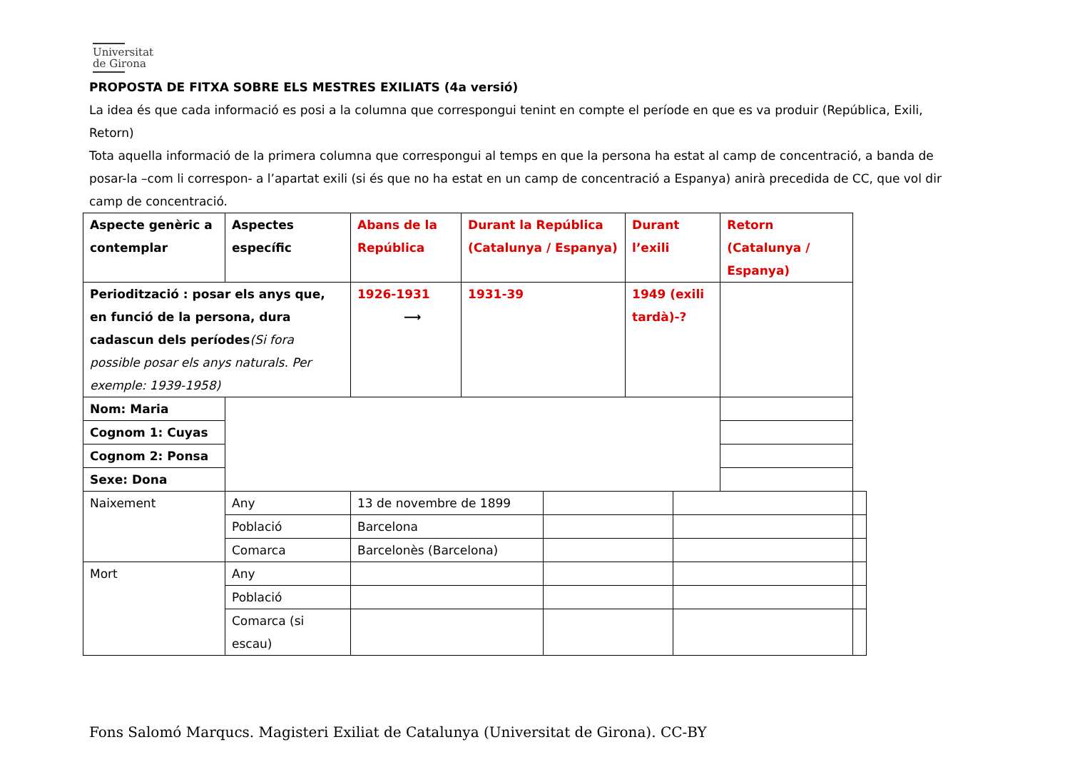Universitat
de Girona
PROPOSTA DE FITXA SOBRE ELS MESTRES EXILIATS (4a versió)
La idea és que cada informació es posi a la columna que correspongui tenint en compte el període en que es va produir (República, Exili, Retorn)
Tota aquella informació de la primera columna que correspongui al temps en que la persona ha estat al camp de concentració, a banda de posar-la –com li correspon- a l’apartat exili (si és que no ha estat en un camp de concentració a Espanya) anirà precedida de CC, que vol dir camp de concentració.
| Aspecte genèric a contemplar | Aspectes específic | Abans de la República | Durant la República (Catalunya / Espanya) | | Durant l’exili | | Retorn (Catalunya / Espanya) | |
| Periodització : posar els anys que, en funció de la persona, dura cadascun dels períodes (Si fora possible posar els anys naturals. Per exemple: 1939-1958) | | 1926-1931 ⟶ | 1931-39 | | 1949 (exili tardà)-? | | | |
| Nom: Maria | | | | | | | | |
| Cognom 1: Cuyas | | | | | | | | |
| Cognom 2: Ponsa | | | | | | | | |
| Sexe: Dona | | | | | | | | |
| Naixement | Any | 13 de novembre de 1899 | | | | | | |
| | Població | Barcelona | | | | | | |
| | Comarca | Barcelonès (Barcelona) | | | | | | |
| Mort | Any | | | | | | | |
| | Població | | | | | | | |
| | Comarca (si escau) | | | | | | | |
Fons Salomó Marqucs. Magisteri Exiliat de Catalunya (Universitat de Girona). CC-BY